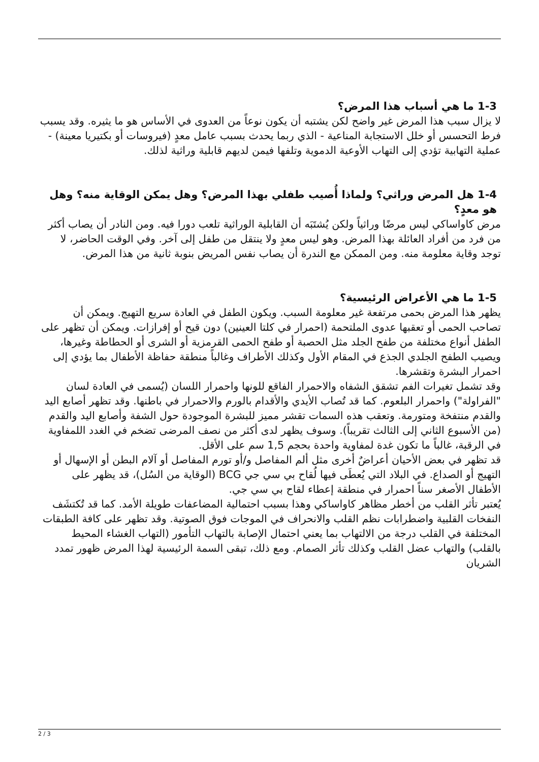1-3 ما هي أسباب هذا المرض؟
لا يزال سبب هذا المرض غير واضح لكن يشتبه أن يكون نوعاً من العدوى في الأساس هو ما يثيره. وقد يسبب فرط التحسس أو خلل الاستجابة المناعية - الذي ربما يحدث بسبب عامل معدٍ (فيروسات أو بكتيريا معينة) - عملية التهابية تؤدي إلى التهاب الأوعية الدموية وتلفها فيمن لديهم قابلية وراثية لذلك.
1-4 هل المرض وراثي؟ ولماذا أُصيب طفلي بهذا المرض؟ وهل يمكن الوقاية منه؟ وهل هو معدٍ؟
مرض كاواساكي ليس مرضًا وراثياً ولكن يُشتَبَه أن القابلية الوراثية تلعب دورا فيه. ومن النادر أن يصاب أكثر من فرد من أفراد العائلة بهذا المرض. وهو ليس معدٍ ولا ينتقل من طفل إلى آخر. وفي الوقت الحاضر، لا توجد وقاية معلومة منه. ومن الممكن مع الندرة أن يصاب نفس المريض بنوبة ثانية من هذا المرض.
1-5 ما هي الأعراض الرئيسية؟
يظهر هذا المرض بحمى مرتفعة غير معلومة السبب. ويكون الطفل في العادة سريع التهيج. ويمكن أن تصاحب الحمى أو تعقبها عدوى الملتحمة (احمرار في كلتا العينين) دون قيح أو إفرازات. ويمكن أن تظهر على الطفل أنواع مختلفة من طفح الجلد مثل الحصبة أو طفح الحمى القرمزية أو الشرى أو الحطاطة وغيرها، ويصيب الطفح الجلدي الجذع في المقام الأول وكذلك الأطراف وغالباً منطقة حفاظة الأطفال بما يؤدي إلى احمرار البشرة وتقشرها.
وقد تشمل تغيرات الفم تشقق الشفاه والاحمرار الفاقع للونها واحمرار اللسان (يُسمى في العادة لسان "الفراولة") واحمرار البلعوم. كما قد تُصاب الأيدي والأقدام بالورم والاحمرار في باطنها. وقد تظهر أصابع اليد والقدم منتفخة ومتورمة. وتعقب هذه السمات تقشر مميز للبشرة الموجودة حول الشفة وأصابع اليد والقدم (من الأسبوع الثاني إلى الثالث تقريباً). وسوف يظهر لدى أكثر من نصف المرضى تضخم في الغدد اللمفاوية في الرقبة، غالباً ما تكون غدة لمفاوية واحدة بحجم 1,5 سم على الأقل.
قد تظهر في بعض الأحيان أعراضٌ أخرى مثل ألم المفاصل و/أو تورم المفاصل أو آلام البطن أو الإسهال أو التهيج أو الصداع. في البلاد التي يُعطَى فيها لُقاح بي سي جي BCG (الوقاية من السُل)، قد يظهر على الأطفال الأصغر سناً احمرار في منطقة إعطاء لقاح بي سي جي.
يُعتبر تأثر القلب من أخطر مظاهر كاواساكي وهذا بسبب احتمالية المضاعفات طويلة الأمد. كما قد تُكتشَف النفخات القلبية واضطرابات نظم القلب والانحراف في الموجات فوق الصوتية. وقد تظهر على كافة الطبقات المختلفة في القلب درجة من الالتهاب بما يعني احتمال الإصابة بالتهاب التأمور (التهاب الغشاء المحيط بالقلب) والتهاب عضل القلب وكذلك تأثر الصمام. ومع ذلك، تبقى السمة الرئيسية لهذا المرض ظهور تمدد الشريان
2 / 3